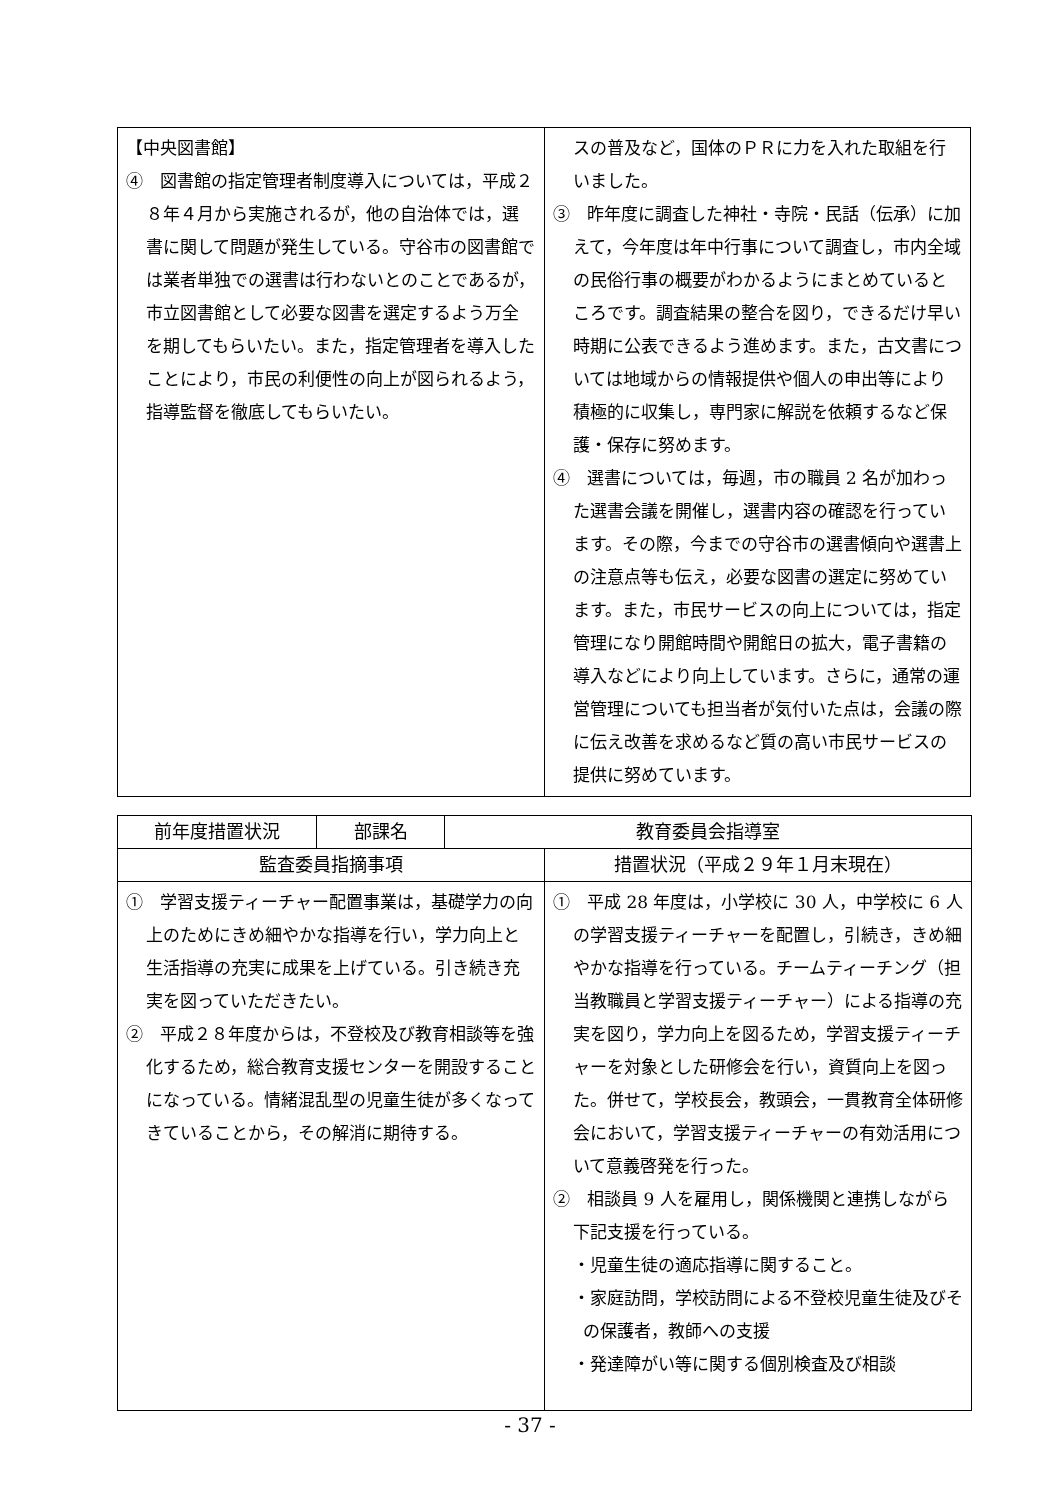| 【中央図書館】 ④ 図書館の指定管理者制度導入については，平成２８年４月から実施されるが，他の自治体では，選書に関して問題が発生している。守谷市の図書館では業者単独での選書は行わないとのことであるが，市立図書館として必要な図書を選定するよう万全を期してもらいたい。また，指定管理者を導入したことにより，市民の利便性の向上が図られるよう，指導監督を徹底してもらいたい。 | スの普及など，国体のＰＲに力を入れた取組を行いました。 ③ 昨年度に調査した神社・寺院・民話（伝承）に加えて，今年度は年中行事について調査し，市内全域の民俗行事の概要がわかるようにまとめているところです。調査結果の整合を図り，できるだけ早い時期に公表できるよう進めます。また，古文書については地域からの情報提供や個人の申出等により積極的に収集し，専門家に解説を依頼するなど保護・保存に努めます。 ④ 選書については，毎週，市の職員 2 名が加わった選書会議を開催し，選書内容の確認を行っています。その際，今までの守谷市の選書傾向や選書上の注意点等も伝え，必要な図書の選定に努めています。また，市民サービスの向上については，指定管理になり開館時間や開館日の拡大，電子書籍の導入などにより向上しています。さらに，通常の運営管理についても担当者が気付いた点は，会議の際に伝え改善を求めるなど質の高い市民サービスの提供に努めています。 |
| 前年度措置状況 | 部課名 | 教育委員会指導室 | |
| --- | --- | --- | --- |
| 監査委員指摘事項 | | | 措置状況（平成２９年１月末現在） |
| ① 学習支援ティーチャー配置事業は，基礎学力の向上のためにきめ細やかな指導を行い，学力向上と生活指導の充実に成果を上げている。引き続き充実を図っていただきたい。 ② 平成２８年度からは，不登校及び教育相談等を強化するため，総合教育支援センターを開設することになっている。情緒混乱型の児童生徒が多くなってきていることから，その解消に期待する。 | | | ① 平成 28 年度は，小学校に 30 人，中学校に 6 人の学習支援ティーチャーを配置し，引続き，きめ細やかな指導を行っている。チームティーチング（担当教職員と学習支援ティーチャー）による指導の充実を図り，学力向上を図るため，学習支援ティーチャーを対象とした研修会を行い，資質向上を図った。併せて，学校長会，教頭会，一貫教育全体研修会において，学習支援ティーチャーの有効活用について意義啓発を行った。 ② 相談員 9 人を雇用し，関係機関と連携しながら下記支援を行っている。 ・児童生徒の適応指導に関すること。 ・家庭訪問，学校訪問による不登校児童生徒及びその保護者，教師への支援 ・発達障がい等に関する個別検査及び相談 |
- 37 -